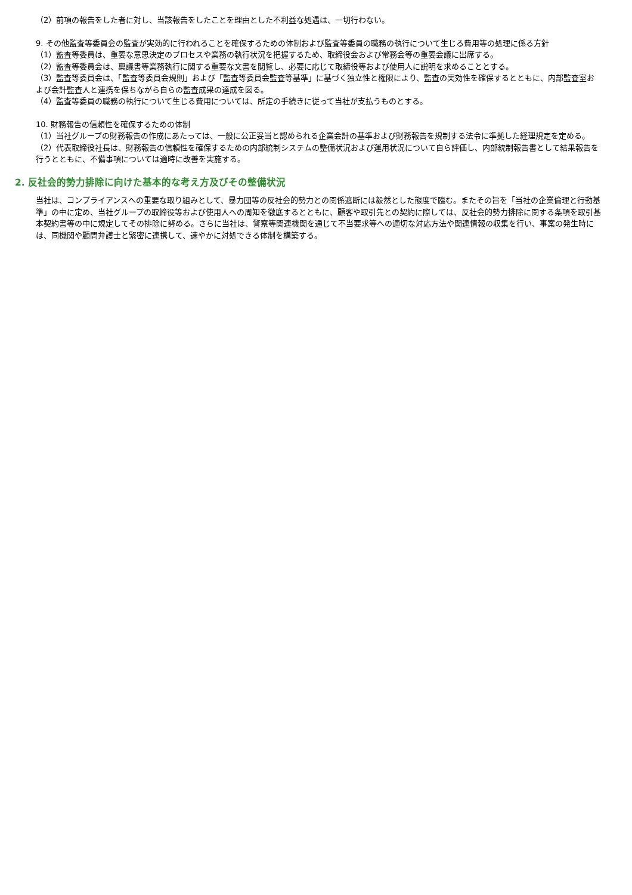（2）前項の報告をした者に対し、当該報告をしたことを理由とした不利益な処遇は、一切行わない。
9. その他監査等委員会の監査が実効的に行われることを確保するための体制および監査等委員の職務の執行について生じる費用等の処理に係る方針
（1）監査等委員は、重要な意思決定のプロセスや業務の執行状況を把握するため、取締役会および常務会等の重要会議に出席する。
（2）監査等委員会は、稟議書等業務執行に関する重要な文書を閲覧し、必要に応じて取締役等および使用人に説明を求めることとする。
（3）監査等委員会は、「監査等委員会規則」および「監査等委員会監査等基準」に基づく独立性と権限により、監査の実効性を確保するとともに、内部監査室および会計監査人と連携を保ちながら自らの監査成果の達成を図る。
（4）監査等委員の職務の執行について生じる費用については、所定の手続きに従って当社が支払うものとする。
10. 財務報告の信頼性を確保するための体制
（1）当社グループの財務報告の作成にあたっては、一般に公正妥当と認められる企業会計の基準および財務報告を規制する法令に準拠した経理規定を定める。
（2）代表取締役社長は、財務報告の信頼性を確保するための内部統制システムの整備状況および運用状況について自ら評価し、内部統制報告書として結果報告を行うとともに、不備事項については適時に改善を実施する。
2. 反社会的勢力排除に向けた基本的な考え方及びその整備状況
当社は、コンプライアンスへの重要な取り組みとして、暴力団等の反社会的勢力との関係遮断には毅然とした態度で臨む。またその旨を「当社の企業倫理と行動基準」の中に定め、当社グループの取締役等および使用人への周知を徹底するとともに、顧客や取引先との契約に際しては、反社会的勢力排除に関する条項を取引基本契約書等の中に規定してその排除に努める。さらに当社は、警察等関連機関を通じて不当要求等への適切な対応方法や関連情報の収集を行い、事案の発生時には、同機関や顧問弁護士と緊密に連携して、速やかに対処できる体制を構築する。